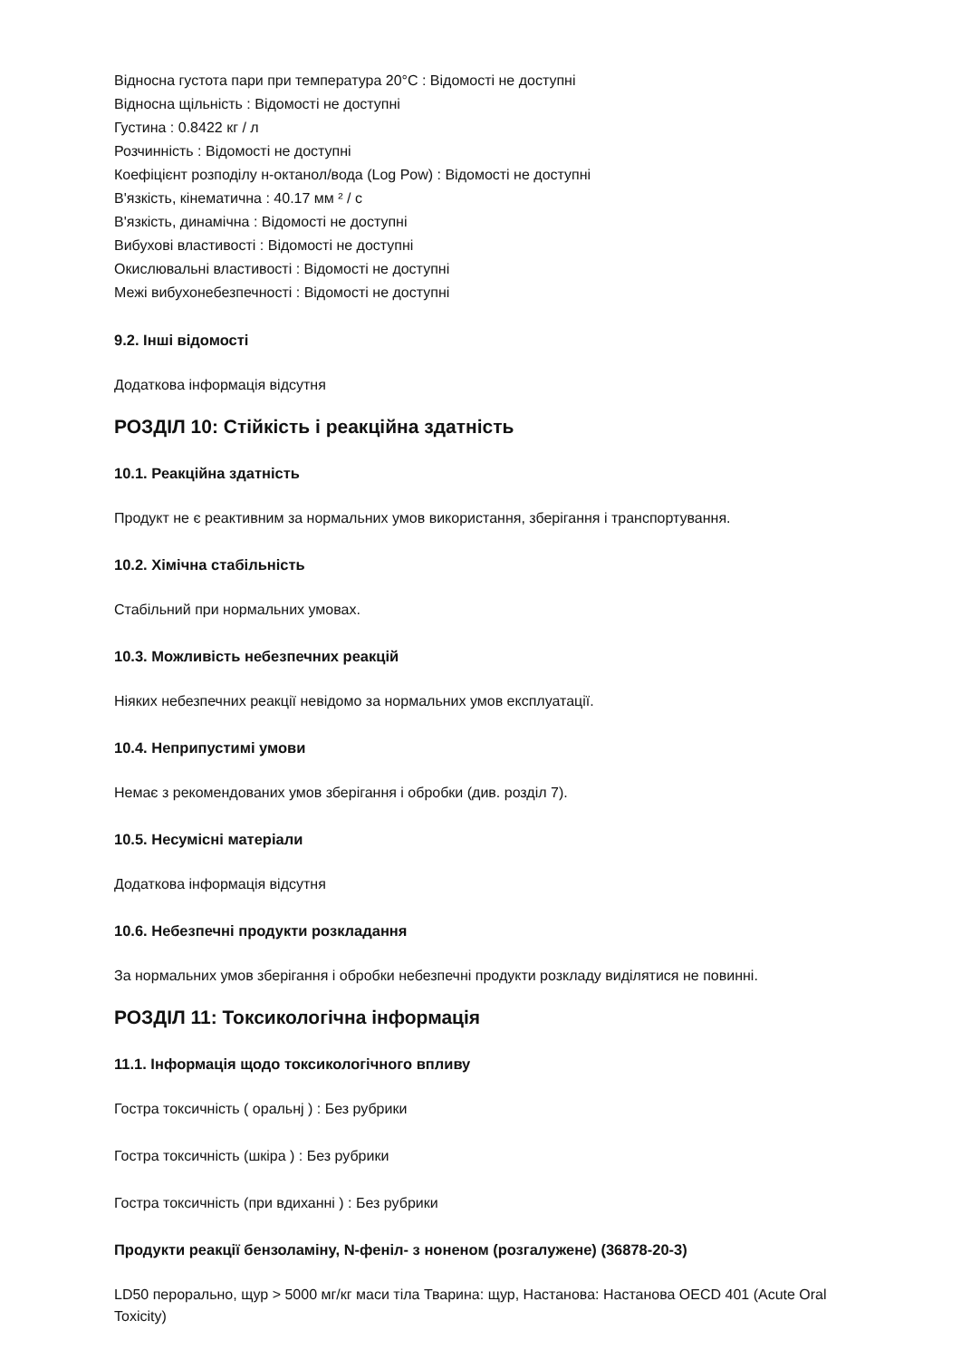Відносна густота пари при температура 20°C : Відомості не доступні
Відносна щільність : Відомості не доступні
Густина : 0.8422 кг / л
Розчинність : Відомості не доступні
Коефіцієнт розподілу н-октанол/вода (Log Pow) : Відомості не доступні
В'язкість, кінематична : 40.17 мм ² / с
В'язкість, динамічна : Відомості не доступні
Вибухові властивості : Відомості не доступні
Окислювальні властивості : Відомості не доступні
Межі вибухонебезпечності : Відомості не доступні
9.2. Інші відомості
Додаткова інформація відсутня
РОЗДІЛ 10: Стійкість і реакційна здатність
10.1. Реакційна здатність
Продукт не є реактивним за нормальних умов використання, зберігання і транспортування.
10.2. Хімічна стабільність
Стабільний при нормальних умовах.
10.3. Можливість небезпечних реакцій
Ніяких небезпечних реакції невідомо за нормальних умов експлуатації.
10.4. Неприпустимі умови
Немає з рекомендованих умов зберігання і обробки (див. розділ 7).
10.5. Несумісні матеріали
Додаткова інформація відсутня
10.6. Небезпечні продукти розкладання
За нормальних умов зберігання і обробки небезпечні продукти розкладу виділятися не повинні.
РОЗДІЛ 11: Токсикологічна інформація
11.1. Інформація щодо токсикологічного впливу
Гостра токсичність ( оральнj ) : Без рубрики
Гостра токсичність (шкіра ) : Без рубрики
Гостра токсичність (при вдиханні ) : Без рубрики
Продукти реакції бензоламіну, N-феніл- з ноненом (розгалужене) (36878-20-3)
LD50 перорально, щур > 5000 мг/кг маси тіла Тварина: щур, Настанова: Настанова OECD 401 (Acute Oral Toxicity)